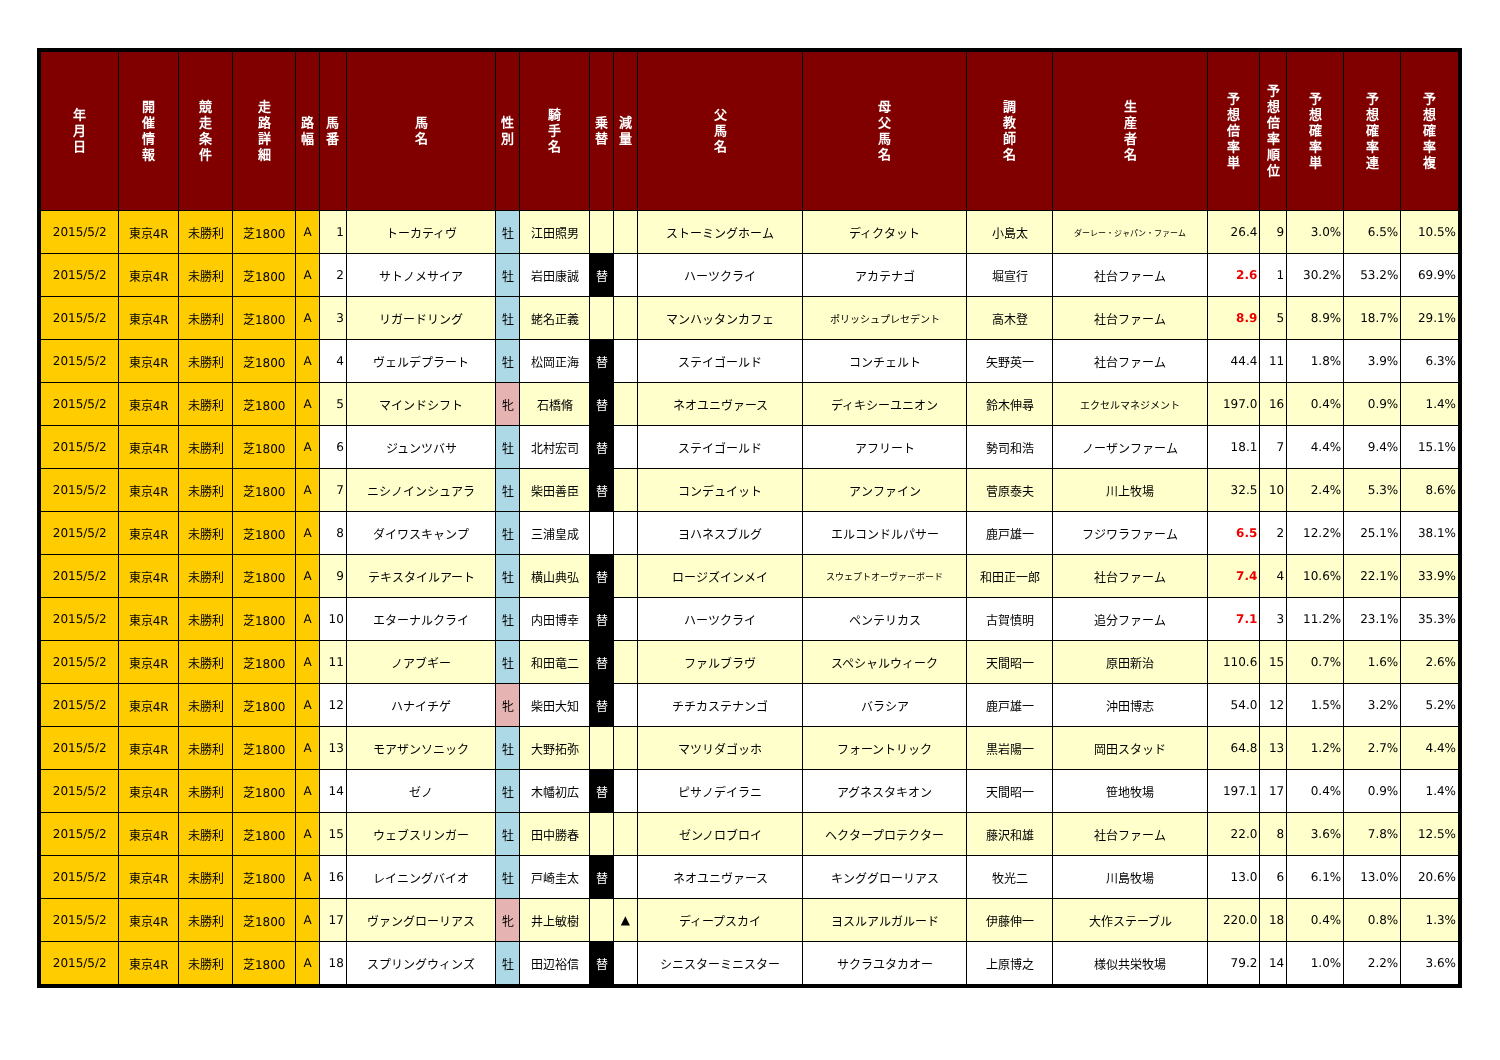| 年 月 日 | 開 催 情 報 | 競 走 条 件 | 走 路 詳 細 | 路 幅 | 馬 番 | 馬 名 | 性 別 | 騎 手 名 | 乗 替 | 減 量 | 父 馬 名 | 母 父 馬 名 | 調 教 師 名 | 生 産 者 名 | 予 想 倍 率 単 | 予 想 倍 率 順 位 | 予 想 確 率 単 | 予 想 確 率 連 | 予 想 確 率 複 |
| --- | --- | --- | --- | --- | --- | --- | --- | --- | --- | --- | --- | --- | --- | --- | --- | --- | --- | --- | --- |
| 2015/5/2 | 東京4R | 未勝利 | 芝1800 | A | 1 | トーカティヴ | 牡 | 江田照男 | | | ストーミングホーム | ディクタット | 小島太 | ダーレー・ジャパン・ファーム | 26.4 | 9 | 3.0% | 6.5% | 10.5% |
| 2015/5/2 | 東京4R | 未勝利 | 芝1800 | A | 2 | サトノメサイア | 牡 | 岩田康誠 | 替 | | ハーツクライ | アカテナゴ | 堀宣行 | 社台ファーム | 2.6 | 1 | 30.2% | 53.2% | 69.9% |
| 2015/5/2 | 東京4R | 未勝利 | 芝1800 | A | 3 | リガードリング | 牡 | 蛯名正義 | | | マンハッタンカフェ | ポリッシュプレセデント | 高木登 | 社台ファーム | 8.9 | 5 | 8.9% | 18.7% | 29.1% |
| 2015/5/2 | 東京4R | 未勝利 | 芝1800 | A | 4 | ヴェルデプラート | 牡 | 松岡正海 | 替 | | ステイゴールド | コンチェルト | 矢野英一 | 社台ファーム | 44.4 | 11 | 1.8% | 3.9% | 6.3% |
| 2015/5/2 | 東京4R | 未勝利 | 芝1800 | A | 5 | マインドシフト | 牝 | 石橋脩 | 替 | | ネオユニヴァース | ディキシーユニオン | 鈴木伸尋 | エクセルマネジメント | 197.0 | 16 | 0.4% | 0.9% | 1.4% |
| 2015/5/2 | 東京4R | 未勝利 | 芝1800 | A | 6 | ジュンツバサ | 牡 | 北村宏司 | 替 | | ステイゴールド | アフリート | 勢司和浩 | ノーザンファーム | 18.1 | 7 | 4.4% | 9.4% | 15.1% |
| 2015/5/2 | 東京4R | 未勝利 | 芝1800 | A | 7 | ニシノインシュアラ | 牡 | 柴田善臣 | 替 | | コンデュイット | アンファイン | 菅原泰夫 | 川上牧場 | 32.5 | 10 | 2.4% | 5.3% | 8.6% |
| 2015/5/2 | 東京4R | 未勝利 | 芝1800 | A | 8 | ダイワスキャンプ | 牡 | 三浦皇成 | | | ヨハネスブルグ | エルコンドルパサー | 鹿戸雄一 | フジワラファーム | 6.5 | 2 | 12.2% | 25.1% | 38.1% |
| 2015/5/2 | 東京4R | 未勝利 | 芝1800 | A | 9 | テキスタイルアート | 牡 | 横山典弘 | 替 | | ロージズインメイ | スウェプトオーヴァーボード | 和田正一郎 | 社台ファーム | 7.4 | 4 | 10.6% | 22.1% | 33.9% |
| 2015/5/2 | 東京4R | 未勝利 | 芝1800 | A | 10 | エターナルクライ | 牡 | 内田博幸 | 替 | | ハーツクライ | ペンテリカス | 古賀慎明 | 追分ファーム | 7.1 | 3 | 11.2% | 23.1% | 35.3% |
| 2015/5/2 | 東京4R | 未勝利 | 芝1800 | A | 11 | ノアブギー | 牡 | 和田竜二 | 替 | | ファルブラヴ | スペシャルウィーク | 天間昭一 | 原田新治 | 110.6 | 15 | 0.7% | 1.6% | 2.6% |
| 2015/5/2 | 東京4R | 未勝利 | 芝1800 | A | 12 | ハナイチゲ | 牝 | 柴田大知 | 替 | | チチカステナンゴ | バラシア | 鹿戸雄一 | 沖田博志 | 54.0 | 12 | 1.5% | 3.2% | 5.2% |
| 2015/5/2 | 東京4R | 未勝利 | 芝1800 | A | 13 | モアザンソニック | 牡 | 大野拓弥 | | | マツリダゴッホ | フォーントリック | 黒岩陽一 | 岡田スタッド | 64.8 | 13 | 1.2% | 2.7% | 4.4% |
| 2015/5/2 | 東京4R | 未勝利 | 芝1800 | A | 14 | ゼノ | 牡 | 木幡初広 | 替 | | ピサノデイラニ | アグネスタキオン | 天間昭一 | 笹地牧場 | 197.1 | 17 | 0.4% | 0.9% | 1.4% |
| 2015/5/2 | 東京4R | 未勝利 | 芝1800 | A | 15 | ウェブスリンガー | 牡 | 田中勝春 | | | ゼンノロブロイ | ヘクタープロテクター | 藤沢和雄 | 社台ファーム | 22.0 | 8 | 3.6% | 7.8% | 12.5% |
| 2015/5/2 | 東京4R | 未勝利 | 芝1800 | A | 16 | レイニングバイオ | 牡 | 戸崎圭太 | 替 | | ネオユニヴァース | キンググローリアス | 牧光二 | 川島牧場 | 13.0 | 6 | 6.1% | 13.0% | 20.6% |
| 2015/5/2 | 東京4R | 未勝利 | 芝1800 | A | 17 | ヴァングローリアス | 牝 | 井上敏樹 | | ▲ | ディープスカイ | ヨスルアルガルード | 伊藤伸一 | 大作ステーブル | 220.0 | 18 | 0.4% | 0.8% | 1.3% |
| 2015/5/2 | 東京4R | 未勝利 | 芝1800 | A | 18 | スプリングウィンズ | 牡 | 田辺裕信 | 替 | | シニスターミニスター | サクラユタカオー | 上原博之 | 様似共栄牧場 | 79.2 | 14 | 1.0% | 2.2% | 3.6% |